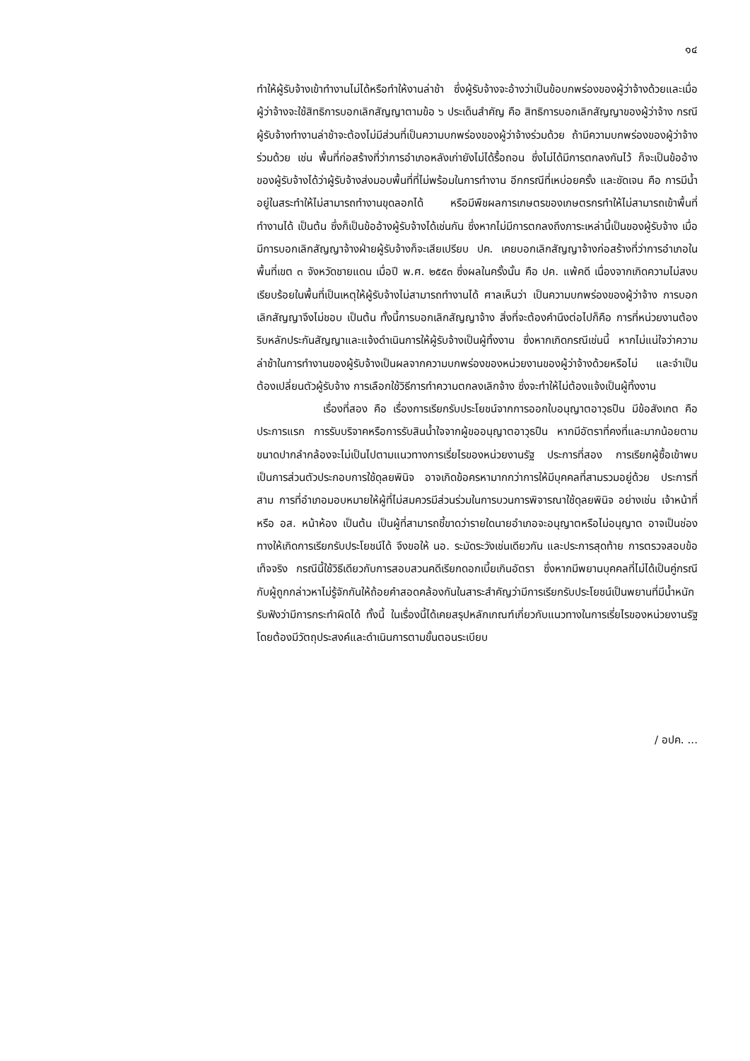๑๔
ทำให้ผู้รับจ้างเข้าทำงานไม่ได้หรือทำให้งานล่าช้า ซึ่งผู้รับจ้างจะอ้างว่าเป็นข้อบกพร่องของผู้ว่าจ้างด้วยและเมื่อผู้ว่าจ้างจะใช้สิทธิการบอกเลิกสัญญาตามข้อ ๖ ประเด็นสำคัญ คือ สิทธิการบอกเลิกสัญญาของผู้ว่าจ้าง กรณีผู้รับจ้างทำงานล่าช้าจะต้องไม่มีส่วนที่เป็นความบกพร่องของผู้ว่าจ้างร่วมด้วย ถ้ามีความบกพร่องของผู้ว่าจ้างร่วมด้วย เช่น พื้นที่ก่อสร้างที่ว่าการอำเภอหลังเก่ายังไม่ได้รื้อถอน ซึ่งไม่ได้มีการตกลงกันไว้ ก็จะเป็นข้ออ้างของผู้รับจ้างได้ว่าผู้รับจ้างส่งมอบพื้นที่ที่ไม่พร้อมในการทำงาน อีกกรณีที่เหบ่อยครั้ง และชัดเจน คือ การมีน้ำอยู่ในสระทำให้ไม่สามารถทำงานขุดลอกได้ หรือมีพืชผลการเกษตรของเกษตรกรทำให้ไม่สามารถเข้าพื้นที่ทำงานได้ เป็นต้น ซึ่งก็เป็นข้ออ้างผู้รับจ้างได้เช่นกัน ซึ่งหากไม่มีการตกลงถึงภาระเหล่านี้เป็นของผู้รับจ้าง เมื่อมีการบอกเลิกสัญญาจ้างฝ่ายผู้รับจ้างก็จะเสียเปรียบ ปค. เคยบอกเลิกสัญญาจ้างก่อสร้างที่ว่าการอำเภอในพื้นที่เขต ๓ จังหวัดชายแดน เมื่อปี พ.ศ. ๒๕๕๓ ซึ่งผลในครั้งนั้น คือ ปค. แพ้คดี เนื่องจากเกิดความไม่สงบเรียบร้อยในพื้นที่เป็นเหตุให้ผู้รับจ้างไม่สามารถทำงานได้ ศาลเห็นว่า เป็นความบกพร่องของผู้ว่าจ้าง การบอกเลิกสัญญาจึงไม่ชอบ เป็นต้น ทั้งนี้การบอกเลิกสัญญาจ้าง สิ่งที่จะต้องคำนึงต่อไปก็คือ การที่หน่วยงานต้องริบหลักประกันสัญญาและแจ้งดำเนินการให้ผู้รับจ้างเป็นผู้ทิ้งงาน ซึ่งหากเกิดกรณีเช่นนี้ หากไม่แน่ใจว่าความล่าช้าในการทำงานของผู้รับจ้างเป็นผลจากความบกพร่องของหน่วยงานของผู้ว่าจ้างด้วยหรือไม่ และจำเป็นต้องเปลี่ยนตัวผู้รับจ้าง การเลือกใช้วิธีการทำความตกลงเลิกจ้าง ซึ่งจะทำให้ไม่ต้องแจ้งเป็นผู้ทิ้งงาน
เรื่องที่สอง คือ เรื่องการเรียกรับประโยชน์จากการออกใบอนุญาตอาวุธปืน มีข้อสังเกต คือ ประการแรก การรับบริจาคหรือการรับสินน้ำใจจากผู้ขออนุญาตอาวุธปืน หากมีอัตราที่คงที่และมากน้อยตามขนาดปากลำกล้องจะไม่เป็นไปตามแนวทางการเรี่ยไรของหน่วยงานรัฐ ประการที่สอง การเรียกผู้ซื้อเข้าพบเป็นการส่วนตัวประกอบการใช้ดุลยพินิจ อาจเกิดข้อครหามากกว่าการให้มีบุคคลที่สามรวมอยู่ด้วย ประการที่สาม การที่อำเภอมอบหมายให้ผู้ที่ไม่สมควรมีส่วนร่วมในการบวนการพิจารณาใช้ดุลยพินิจ อย่างเช่น เจ้าหน้าที่ หรือ อส. หน้าห้อง เป็นต้น เป็นผู้ที่สามารถชี้ขาดว่ารายใดนายอำเภอจะอนุญาตหรือไม่อนุญาต อาจเป็นช่องทางให้เกิดการเรียกรับประโยชน์ได้ จึงขอให้ นอ. ระมัดระวังเช่นเดียวกัน และประการสุดท้าย การตรวจสอบข้อเท็จจริง กรณีนี้ใช้วิธีเดียวกับการสอบสวนคดีเรียกดอกเบี้ยเกินอัตรา ซึ่งหากมีพยานบุคคลที่ไม่ได้เป็นคู่กรณีกับผู้ถูกกล่าวหาไม่รู้จักกันให้ถ้อยคำสอดคล้องกันในสาระสำคัญว่ามีการเรียกรับประโยชน์เป็นพยานที่มีน้ำหนักรับฟังว่ามีการกระทำผิดได้ ทั้งนี้ ในเรื่องนี้ได้เคยสรุปหลักเกณฑ์เกี่ยวกับแนวทางในการเรี่ยไรของหน่วยงานรัฐ โดยต้องมีวัตถุประสงค์และดำเนินการตามขั้นตอนระเบียบ
/ อปค. ...